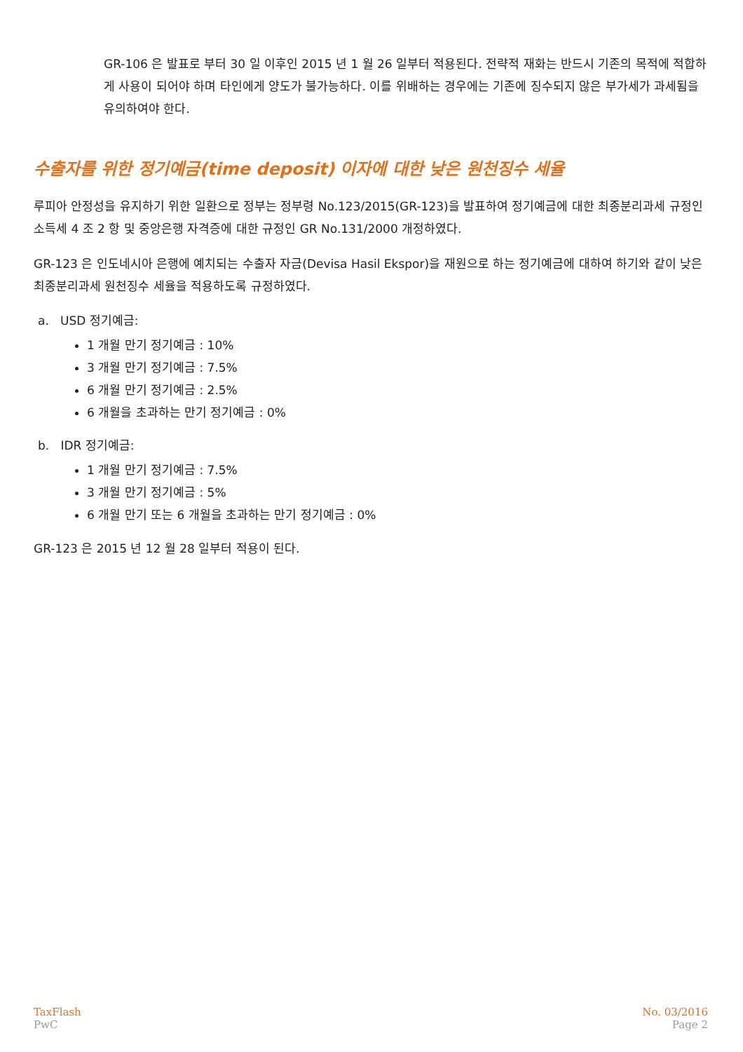GR-106 은 발표로 부터 30 일 이후인 2015 년 1 월 26 일부터 적용된다. 전략적 재화는 반드시 기존의 목적에 적합하게 사용이 되어야 하며 타인에게 양도가 불가능하다. 이를 위배하는 경우에는 기존에 징수되지 않은 부가세가 과세됨을 유의하여야 한다.
수출자를 위한 정기예금(time deposit) 이자에 대한 낮은 원천징수 세율
루피아 안정성을 유지하기 위한 일환으로 정부는 정부령 No.123/2015(GR-123)을 발표하여 정기예금에 대한 최종분리과세 규정인 소득세 4 조 2 항 및 중앙은행 자격증에 대한 규정인 GR No.131/2000 개정하였다.
GR-123 은 인도네시아 은행에 예치되는 수출자 자금(Devisa Hasil Ekspor)을 재원으로 하는 정기예금에 대하여 하기와 같이 낮은 최종분리과세 원천징수 세율을 적용하도록 규정하였다.
a. USD 정기예금:
1 개월 만기 정기예금 : 10%
3 개월 만기 정기예금 : 7.5%
6 개월 만기 정기예금 : 2.5%
6 개월을 초과하는 만기 정기예금 : 0%
b. IDR 정기예금:
1 개월 만기 정기예금 : 7.5%
3 개월 만기 정기예금 : 5%
6 개월 만기 또는 6 개월을 초과하는 만기 정기예금 : 0%
GR-123 은 2015 년 12 월 28 일부터 적용이 된다.
TaxFlash
PwC
No. 03/2016
Page 2